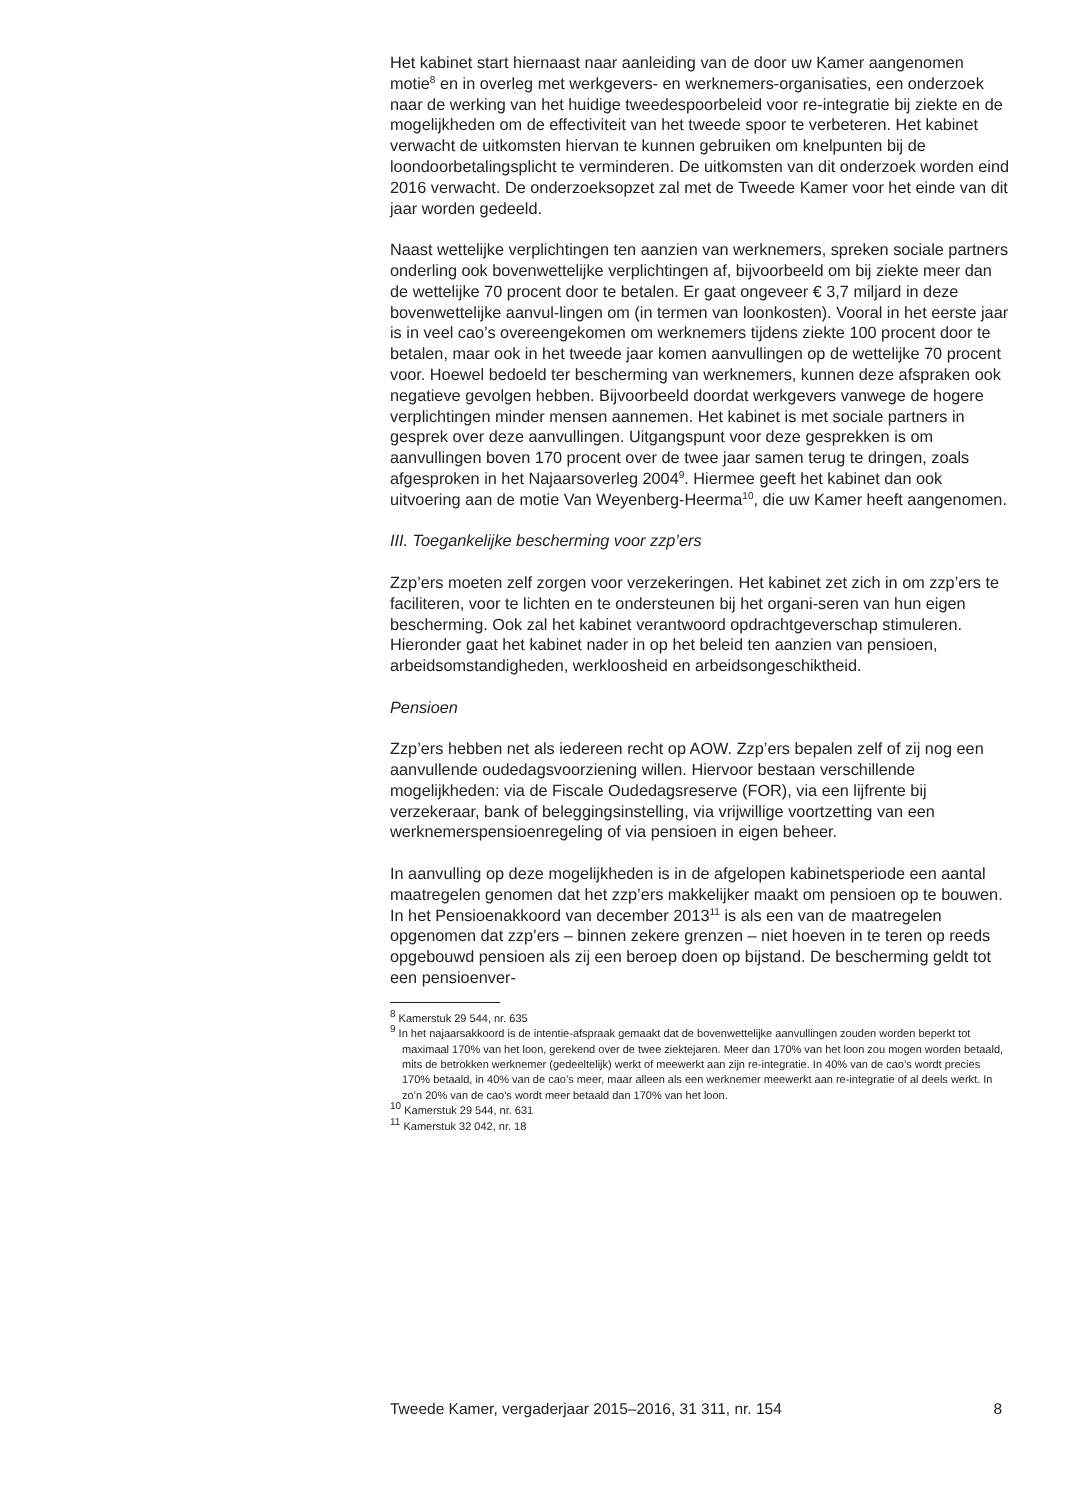Het kabinet start hiernaast naar aanleiding van de door uw Kamer aangenomen motie<sup>8</sup> en in overleg met werkgevers- en werknemers-organisaties, een onderzoek naar de werking van het huidige tweedespoorbeleid voor re-integratie bij ziekte en de mogelijkheden om de effectiviteit van het tweede spoor te verbeteren. Het kabinet verwacht de uitkomsten hiervan te kunnen gebruiken om knelpunten bij de loondoorbetalingsplicht te verminderen. De uitkomsten van dit onderzoek worden eind 2016 verwacht. De onderzoeksopzet zal met de Tweede Kamer voor het einde van dit jaar worden gedeeld.
Naast wettelijke verplichtingen ten aanzien van werknemers, spreken sociale partners onderling ook bovenwettelijke verplichtingen af, bijvoorbeeld om bij ziekte meer dan de wettelijke 70 procent door te betalen. Er gaat ongeveer € 3,7 miljard in deze bovenwettelijke aanvul-lingen om (in termen van loonkosten). Vooral in het eerste jaar is in veel cao’s overeengekomen om werknemers tijdens ziekte 100 procent door te betalen, maar ook in het tweede jaar komen aanvullingen op de wettelijke 70 procent voor. Hoewel bedoeld ter bescherming van werknemers, kunnen deze afspraken ook negatieve gevolgen hebben. Bijvoorbeeld doordat werkgevers vanwege de hogere verplichtingen minder mensen aannemen. Het kabinet is met sociale partners in gesprek over deze aanvullingen. Uitgangspunt voor deze gesprekken is om aanvullingen boven 170 procent over de twee jaar samen terug te dringen, zoals afgesproken in het Najaarsoverleg 2004<sup>9</sup>. Hiermee geeft het kabinet dan ook uitvoering aan de motie Van Weyenberg-Heerma<sup>10</sup>, die uw Kamer heeft aangenomen.
III. Toegankelijke bescherming voor zzp’ers
Zzp’ers moeten zelf zorgen voor verzekeringen. Het kabinet zet zich in om zzp’ers te faciliteren, voor te lichten en te ondersteunen bij het organi-seren van hun eigen bescherming. Ook zal het kabinet verantwoord opdrachtgeverschap stimuleren. Hieronder gaat het kabinet nader in op het beleid ten aanzien van pensioen, arbeidsomstandigheden, werkloosheid en arbeidsongeschiktheid.
Pensioen
Zzp’ers hebben net als iedereen recht op AOW. Zzp’ers bepalen zelf of zij nog een aanvullende oudedagsvoorziening willen. Hiervoor bestaan verschillende mogelijkheden: via de Fiscale Oudedagsreserve (FOR), via een lijfrente bij verzekeraar, bank of beleggingsinstelling, via vrijwillige voortzetting van een werknemerspensioenregeling of via pensioen in eigen beheer.
In aanvulling op deze mogelijkheden is in de afgelopen kabinetsperiode een aantal maatregelen genomen dat het zzp’ers makkelijker maakt om pensioen op te bouwen. In het Pensioenakkoord van december 2013<sup>11</sup> is als een van de maatregelen opgenomen dat zzp’ers – binnen zekere grenzen – niet hoeven in te teren op reeds opgebouwd pensioen als zij een beroep doen op bijstand. De bescherming geldt tot een pensioenver-
<sup>8</sup> Kamerstuk 29 544, nr. 635
<sup>9</sup> In het najaarsakkoord is de intentie-afspraak gemaakt dat de bovenwettelijke aanvullingen zouden worden beperkt tot maximaal 170% van het loon, gerekend over de twee ziektejaren. Meer dan 170% van het loon zou mogen worden betaald, mits de betrokken werknemer (gedeeltelijk) werkt of meewerkt aan zijn re-integratie. In 40% van de cao’s wordt precies 170% betaald, in 40% van de cao’s meer, maar alleen als een werknemer meewerkt aan re-integratie of al deels werkt. In zo’n 20% van de cao’s wordt meer betaald dan 170% van het loon.
<sup>10</sup> Kamerstuk 29 544, nr. 631
<sup>11</sup> Kamerstuk 32 042, nr. 18
Tweede Kamer, vergaderjaar 2015–2016, 31 311, nr. 154 8